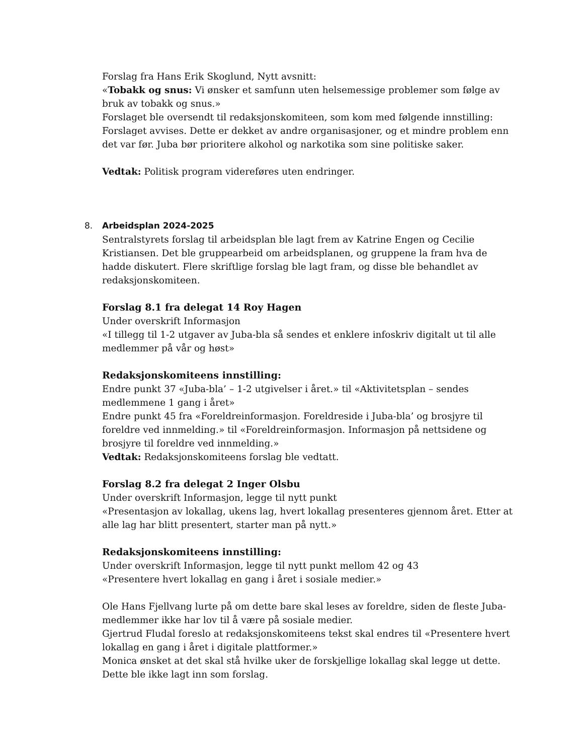Forslag fra Hans Erik Skoglund, Nytt avsnitt:
«Tobakk og snus: Vi ønsker et samfunn uten helsemessige problemer som følge av bruk av tobakk og snus.»
Forslaget ble oversendt til redaksjonskomiteen, som kom med følgende innstilling: Forslaget avvises. Dette er dekket av andre organisasjoner, og et mindre problem enn det var før. Juba bør prioritere alkohol og narkotika som sine politiske saker.
Vedtak: Politisk program videreføres uten endringer.
8. Arbeidsplan 2024-2025
Sentralstyrets forslag til arbeidsplan ble lagt frem av Katrine Engen og Cecilie Kristiansen. Det ble gruppearbeid om arbeidsplanen, og gruppene la fram hva de hadde diskutert. Flere skriftlige forslag ble lagt fram, og disse ble behandlet av redaksjonskomiteen.
Forslag 8.1 fra delegat 14 Roy Hagen
Under overskrift Informasjon
«I tillegg til 1-2 utgaver av Juba-bla så sendes et enklere infoskriv digitalt ut til alle medlemmer på vår og høst»
Redaksjonskomiteens innstilling:
Endre punkt 37 «Juba-bla’ – 1-2 utgivelser i året.» til «Aktivitetsplan – sendes medlemmene 1 gang i året»
Endre punkt 45 fra «Foreldreinformasjon. Foreldreside i Juba-bla’ og brosjyre til foreldre ved innmelding.» til «Foreldreinformasjon. Informasjon på nettsidene og brosjyre til foreldre ved innmelding.»
Vedtak: Redaksjonskomiteens forslag ble vedtatt.
Forslag 8.2 fra delegat 2 Inger Olsbu
Under overskrift Informasjon, legge til nytt punkt
«Presentasjon av lokallag, ukens lag, hvert lokallag presenteres gjennom året. Etter at alle lag har blitt presentert, starter man på nytt.»
Redaksjonskomiteens innstilling:
Under overskrift Informasjon, legge til nytt punkt mellom 42 og 43
«Presentere hvert lokallag en gang i året i sosiale medier.»
Ole Hans Fjellvang lurte på om dette bare skal leses av foreldre, siden de fleste Juba-medlemmer ikke har lov til å være på sosiale medier.
Gjertrud Fludal foreslo at redaksjonskomiteens tekst skal endres til «Presentere hvert lokallag en gang i året i digitale plattformer.»
Monica ønsket at det skal stå hvilke uker de forskjellige lokallag skal legge ut dette. Dette ble ikke lagt inn som forslag.